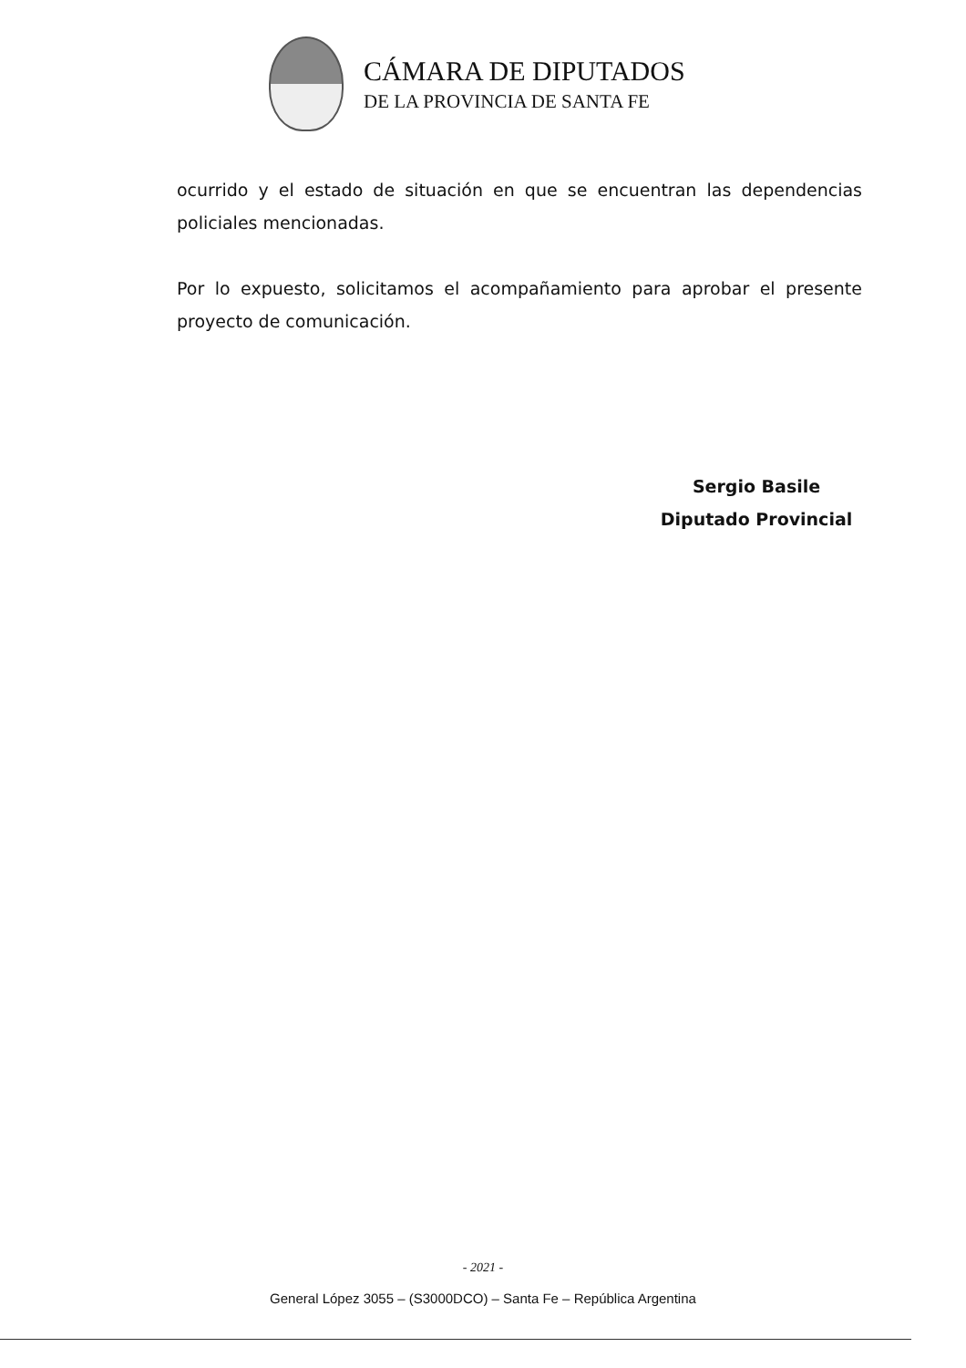CÁMARA DE DIPUTADOS
DE LA PROVINCIA DE SANTA FE
ocurrido y el estado de situación en que se encuentran las dependencias policiales mencionadas.
Por lo expuesto, solicitamos el acompañamiento para aprobar el presente proyecto de comunicación.
Sergio Basile
Diputado Provincial
- 2021 -
General López 3055 – (S3000DCO) – Santa Fe – República Argentina